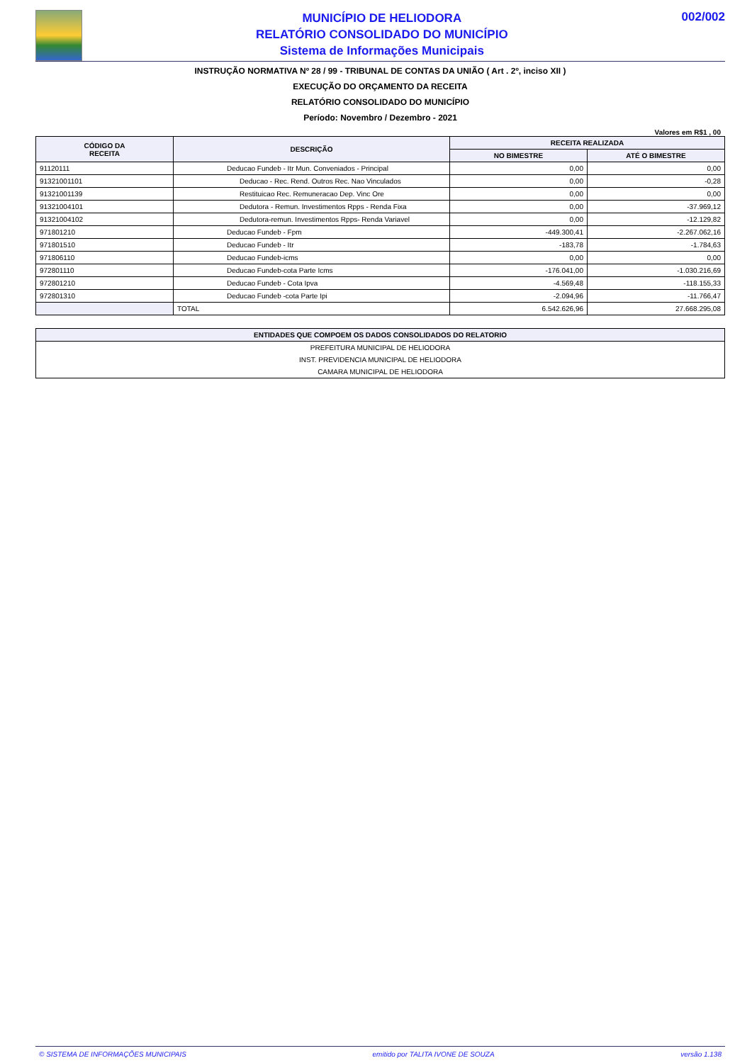MUNICÍPIO DE HELIODORA
RELATÓRIO CONSOLIDADO DO MUNICÍPIO
Sistema de Informações Municipais
002/002
INSTRUÇÃO NORMATIVA Nº 28 / 99 - TRIBUNAL DE CONTAS DA UNIÃO ( Art . 2º, inciso XII )
EXECUÇÃO DO ORÇAMENTO DA RECEITA
RELATÓRIO CONSOLIDADO DO MUNICÍPIO
Período: Novembro / Dezembro - 2021
Valores em R$1 , 00
| CÓDIGO DA RECEITA | DESCRIÇÃO | RECEITA REALIZADA | |
| --- | --- | --- | --- |
| | | NO BIMESTRE | ATÉ O BIMESTRE |
| 91120111 | Deducao Fundeb - Itr Mun. Conveniados - Principal | 0,00 | 0,00 |
| 91321001101 | Deducao - Rec. Rend. Outros Rec. Nao Vinculados | 0,00 | -0,28 |
| 91321001139 | Restituicao Rec. Remuneracao Dep. Vinc Ore | 0,00 | 0,00 |
| 91321004101 | Dedutora - Remun. Investimentos Rpps - Renda Fixa | 0,00 | -37.969,12 |
| 91321004102 | Dedutora-remun. Investimentos Rpps- Renda Variavel | 0,00 | -12.129,82 |
| 971801210 | Deducao Fundeb - Fpm | -449.300,41 | -2.267.062,16 |
| 971801510 | Deducao Fundeb - Itr | -183,78 | -1.784,63 |
| 971806110 | Deducao Fundeb-icms | 0,00 | 0,00 |
| 972801110 | Deducao Fundeb-cota Parte Icms | -176.041,00 | -1.030.216,69 |
| 972801210 | Deducao Fundeb - Cota Ipva | -4.569,48 | -118.155,33 |
| 972801310 | Deducao Fundeb -cota Parte Ipi | -2.094,96 | -11.766,47 |
| | TOTAL | 6.542.626,96 | 27.668.295,08 |
| ENTIDADES QUE COMPOEM OS DADOS CONSOLIDADOS DO RELATORIO |
| --- |
| PREFEITURA MUNICIPAL DE HELIODORA |
| INST. PREVIDENCIA MUNICIPAL DE HELIODORA |
| CAMARA MUNICIPAL DE HELIODORA |
© SISTEMA DE INFORMAÇÕES MUNICIPAIS emitido por TALITA IVONE DE SOUZA versão 1.138